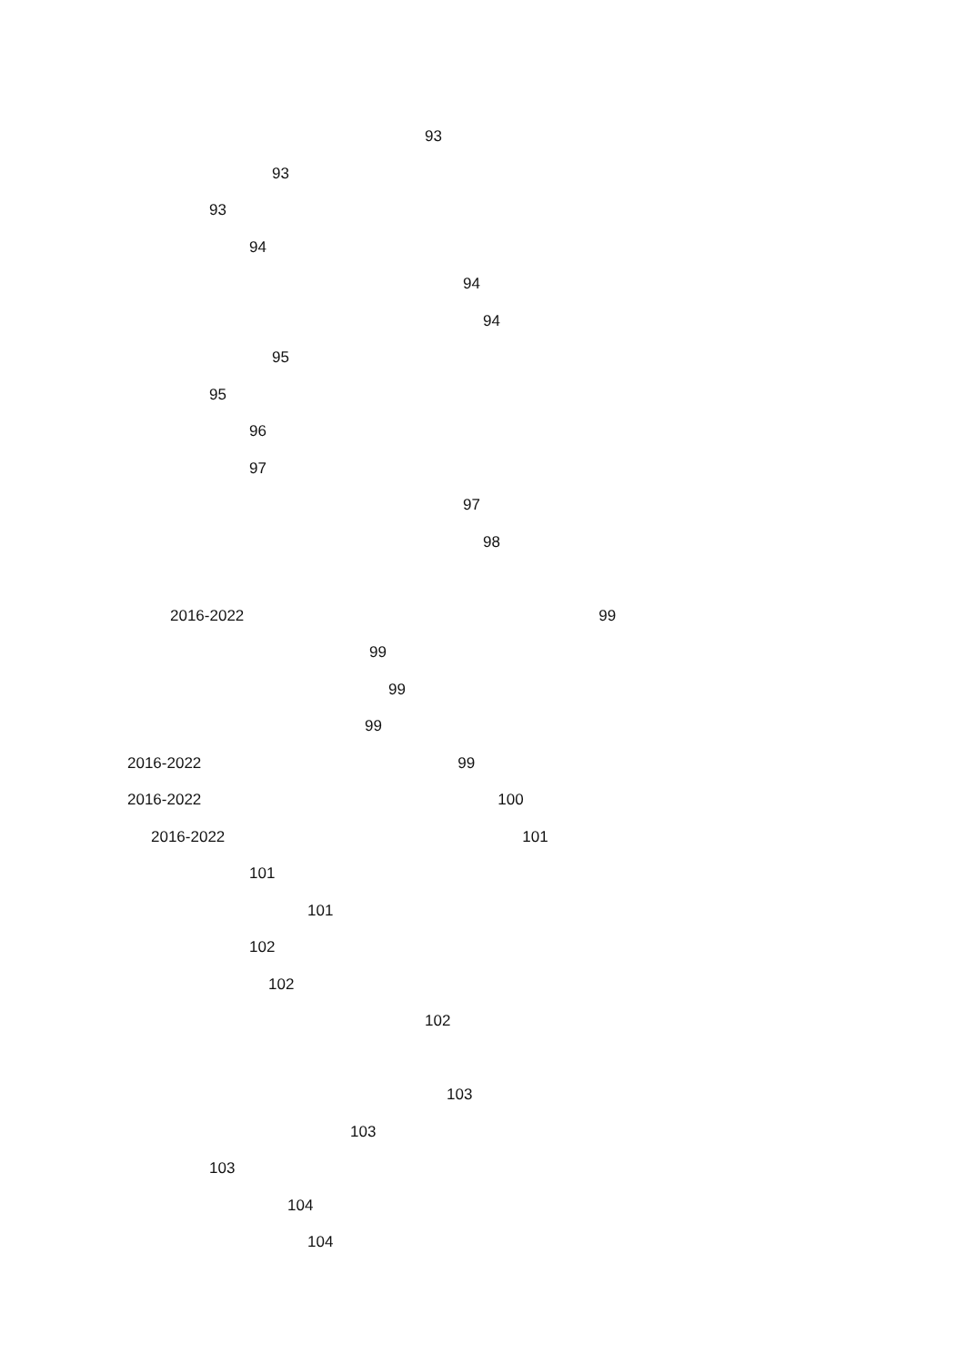93
93
93
94
94
94
95
95
96
97
97
98
2016-2022 99
99
99
99
2016-2022 99
2016-2022 100
2016-2022 101
101
101
102
102
102
103
103
103
104
104